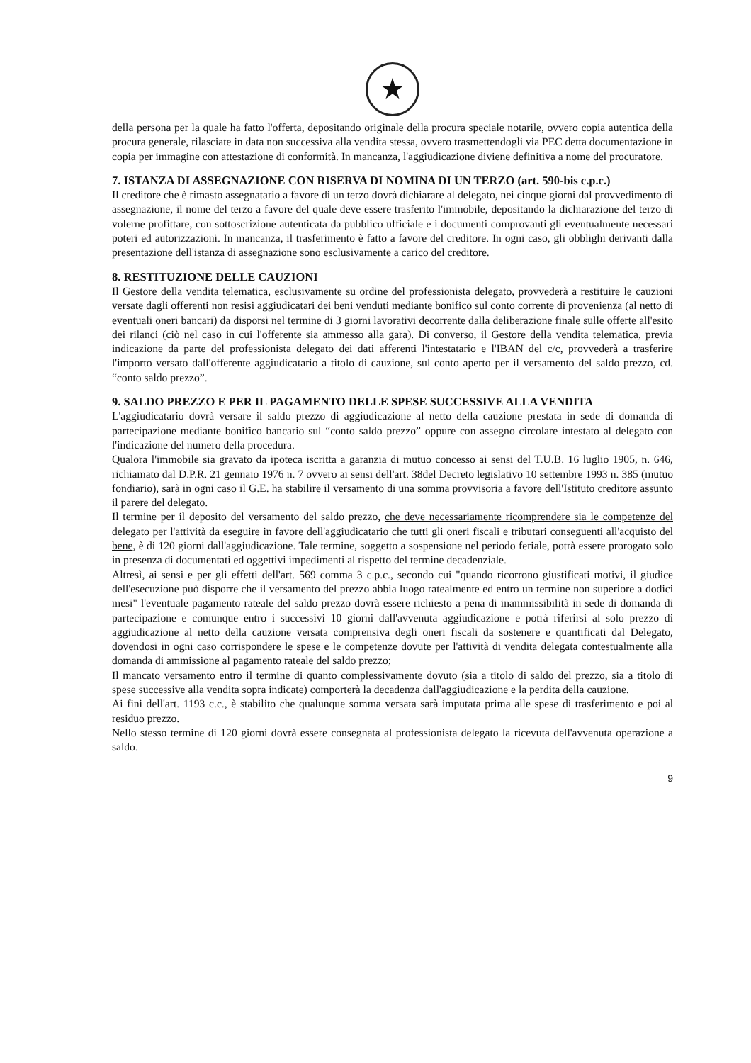★
della persona per la quale ha fatto l'offerta, depositando originale della procura speciale notarile, ovvero copia autentica della procura generale, rilasciate in data non successiva alla vendita stessa, ovvero trasmettendogli via PEC detta documentazione in copia per immagine con attestazione di conformità. In mancanza, l'aggiudicazione diviene definitiva a nome del procuratore.
7. ISTANZA DI ASSEGNAZIONE CON RISERVA DI NOMINA DI UN TERZO (art. 590-bis c.p.c.)
Il creditore che è rimasto assegnatario a favore di un terzo dovrà dichiarare al delegato, nei cinque giorni dal provvedimento di assegnazione, il nome del terzo a favore del quale deve essere trasferito l'immobile, depositando la dichiarazione del terzo di volerne profittare, con sottoscrizione autenticata da pubblico ufficiale e i documenti comprovanti gli eventualmente necessari poteri ed autorizzazioni. In mancanza, il trasferimento è fatto a favore del creditore. In ogni caso, gli obblighi derivanti dalla presentazione dell'istanza di assegnazione sono esclusivamente a carico del creditore.
8. RESTITUZIONE DELLE CAUZIONI
Il Gestore della vendita telematica, esclusivamente su ordine del professionista delegato, provvederà a restituire le cauzioni versate dagli offerenti non resisi aggiudicatari dei beni venduti mediante bonifico sul conto corrente di provenienza (al netto di eventuali oneri bancari) da disporsi nel termine di 3 giorni lavorativi decorrente dalla deliberazione finale sulle offerte all'esito dei rilanci (ciò nel caso in cui l'offerente sia ammesso alla gara). Di converso, il Gestore della vendita telematica, previa indicazione da parte del professionista delegato dei dati afferenti l'intestatario e l'IBAN del c/c, provvederà a trasferire l'importo versato dall'offerente aggiudicatario a titolo di cauzione, sul conto aperto per il versamento del saldo prezzo, cd. “conto saldo prezzo”.
9. SALDO PREZZO E PER IL PAGAMENTO DELLE SPESE SUCCESSIVE ALLA VENDITA
L'aggiudicatario dovrà versare il saldo prezzo di aggiudicazione al netto della cauzione prestata in sede di domanda di partecipazione mediante bonifico bancario sul “conto saldo prezzo” oppure con assegno circolare intestato al delegato con l'indicazione del numero della procedura.
Qualora l'immobile sia gravato da ipoteca iscritta a garanzia di mutuo concesso ai sensi del T.U.B. 16 luglio 1905, n. 646, richiamato dal D.P.R. 21 gennaio 1976 n. 7 ovvero ai sensi dell'art. 38del Decreto legislativo 10 settembre 1993 n. 385 (mutuo fondiario), sarà in ogni caso il G.E. ha stabilire il versamento di una somma provvisoria a favore dell'Istituto creditore assunto il parere del delegato.
Il termine per il deposito del versamento del saldo prezzo, che deve necessariamente ricomprendere sia le competenze del delegato per l'attività da eseguire in favore dell'aggiudicatario che tutti gli oneri fiscali e tributari conseguenti all'acquisto del bene, è di 120 giorni dall'aggiudicazione. Tale termine, soggetto a sospensione nel periodo feriale, potrà essere prorogato solo in presenza di documentati ed oggettivi impedimenti al rispetto del termine decadenziale.
Altresì, ai sensi e per gli effetti dell'art. 569 comma 3 c.p.c., secondo cui "quando ricorrono giustificati motivi, il giudice dell'esecuzione può disporre che il versamento del prezzo abbia luogo ratealmente ed entro un termine non superiore a dodici mesi" l'eventuale pagamento rateale del saldo prezzo dovrà essere richiesto a pena di inammissibilità in sede di domanda di partecipazione e comunque entro i successivi 10 giorni dall'avvenuta aggiudicazione e potrà riferirsi al solo prezzo di aggiudicazione al netto della cauzione versata comprensiva degli oneri fiscali da sostenere e quantificati dal Delegato, dovendosi in ogni caso corrispondere le spese e le competenze dovute per l'attività di vendita delegata contestualmente alla domanda di ammissione al pagamento rateale del saldo prezzo;
Il mancato versamento entro il termine di quanto complessivamente dovuto (sia a titolo di saldo del prezzo, sia a titolo di spese successive alla vendita sopra indicate) comporterà la decadenza dall'aggiudicazione e la perdita della cauzione.
Ai fini dell'art. 1193 c.c., è stabilito che qualunque somma versata sarà imputata prima alle spese di trasferimento e poi al residuo prezzo.
Nello stesso termine di 120 giorni dovrà essere consegnata al professionista delegato la ricevuta dell'avvenuta operazione a saldo.
9